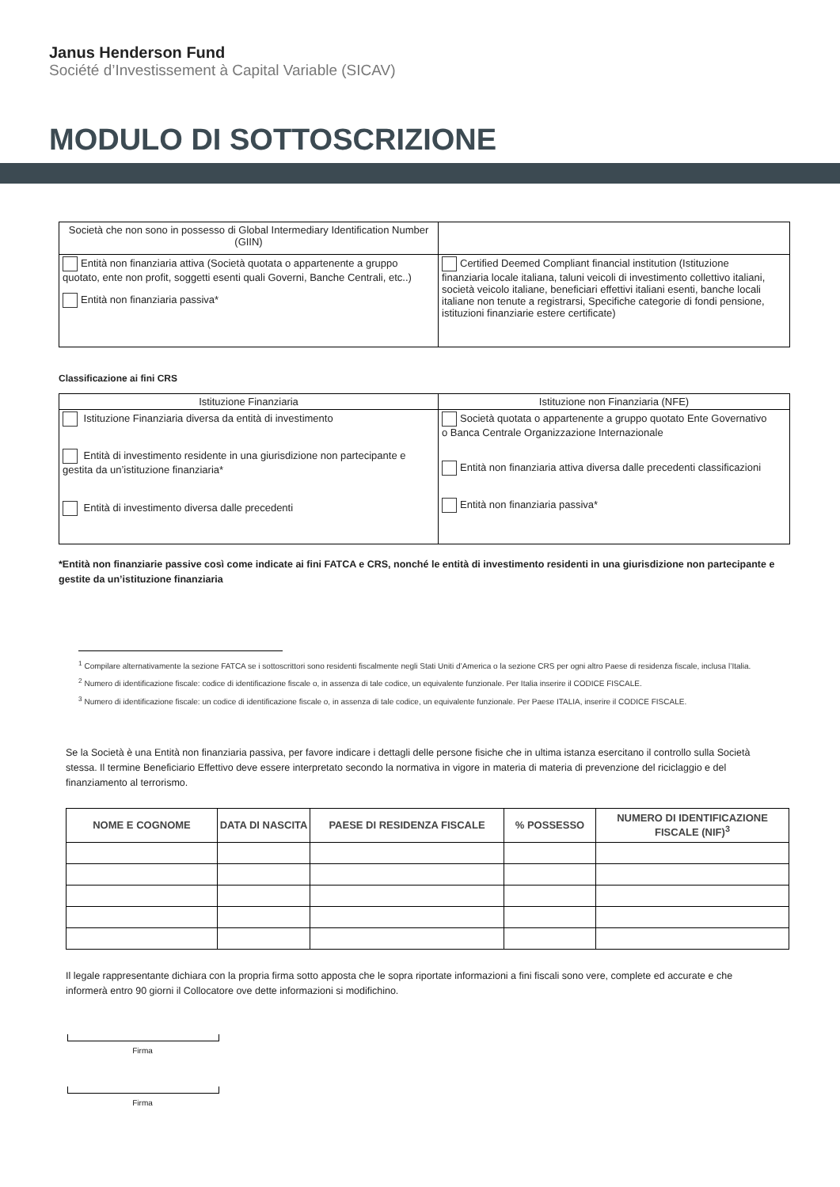Janus Henderson Fund
Société d’Investissement à Capital Variable (SICAV)
MODULO DI SOTTOSCRIZIONE
| Società che non sono in possesso di Global Intermediary Identification Number (GIIN) | |
| Entità non finanziaria attiva (Società quotata o appartenente a gruppo quotato, ente non profit, soggetti esenti quali Governi, Banche Centrali, etc..) Entità non finanziaria passiva* | Certified Deemed Compliant financial institution (Istituzione finanziaria locale italiana, taluni veicoli di investimento collettivo italiani, società veicolo italiane, beneficiari effettivi italiani esenti, banche locali italiane non tenute a registrarsi, Specifiche categorie di fondi pensione, istituzioni finanziarie estere certificate) |
Classificazione ai fini CRS
| Istituzione Finanziaria | Istituzione non Finanziaria (NFE) |
| Istituzione Finanziaria diversa da entità di investimento Entità di investimento residente in una giurisdizione non partecipante e gestita da un’istituzione finanziaria* Entità di investimento diversa dalle precedenti | Società quotata o appartenente a gruppo quotato Ente Governativo o Banca Centrale Organizzazione Internazionale Entità non finanziaria attiva diversa dalle precedenti classificazioni Entità non finanziaria passiva* |
*Entità non finanziarie passive così come indicate ai fini FATCA e CRS, nonché le entità di investimento residenti in una giurisdizione non partecipante e gestite da un’istituzione finanziaria
<sup>1</sup> Compilare alternativamente la sezione FATCA se i sottoscrittori sono residenti fiscalmente negli Stati Uniti d’America o la sezione CRS per ogni altro Paese di residenza fiscale, inclusa l’Italia.
<sup>2</sup> Numero di identificazione fiscale: codice di identificazione fiscale o, in assenza di tale codice, un equivalente funzionale. Per Italia inserire il CODICE FISCALE.
<sup>3</sup> Numero di identificazione fiscale: un codice di identificazione fiscale o, in assenza di tale codice, un equivalente funzionale. Per Paese ITALIA, inserire il CODICE FISCALE.
Se la Società è una Entità non finanziaria passiva, per favore indicare i dettagli delle persone fisiche che in ultima istanza esercitano il controllo sulla Società stessa. Il termine Beneficiario Effettivo deve essere interpretato secondo la normativa in vigore in materia di materia di prevenzione del riciclaggio e del finanziamento al terrorismo.
| NOME E COGNOME | DATA DI NASCITA | PAESE DI RESIDENZA FISCALE | % POSSESSO | NUMERO DI IDENTIFICAZIONE FISCALE (NIF)<sup>3</sup> |
| --- | --- | --- | --- | --- |
Il legale rappresentante dichiara con la propria firma sotto apposta che le sopra riportate informazioni a fini fiscali sono vere, complete ed accurate e che informerà entro 90 giorni il Collocatore ove dette informazioni si modifichino.
Firma
Firma